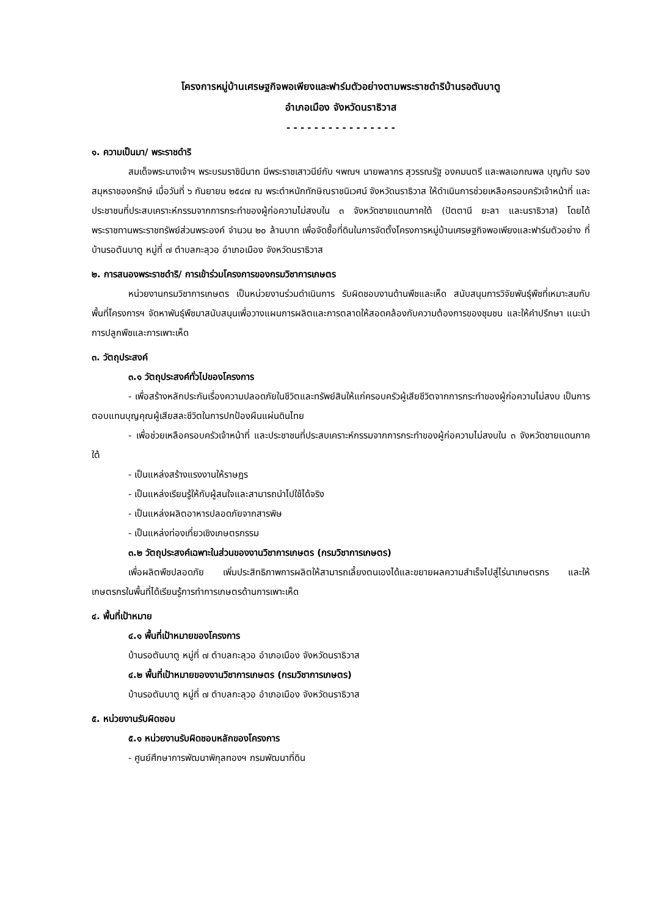โครงการหมู่บ้านเศรษฐกิจพอเพียงและฟาร์มตัวอย่างตามพระราชดำริบ้านรอตันบาตู
อำเภอเมือง จังหวัดนราธิวาส
- - - - - - - - - - - - - - - -
๑. ความเป็นมา/ พระราชดำริ
สมเด็จพระนางเจ้าฯ พระบรมราชินีนาถ มีพระราชเสาวนีย์กับ ฯพณฯ นายพลากร สุวรรณรัฐ องคมนตรี และพลเอกณพล บุญทับ รองสมุหราชองครักษ์ เมื่อวันที่ ๖ กันยายน ๒๕๔๗ ณ พระตำหนักทักษิณราชนิเวศน์ จังหวัดนราธิวาส ให้ดำเนินการช่วยเหลือครอบครัวเจ้าหน้าที่ และประชาชนที่ประสบเคราะห์กรรมจากการกระทำของผู้ก่อความไม่สงบใน ๓ จังหวัดชายแดนภาคใต้ (ปัตตานี ยะลา และนราธิวาส) โดยได้พระราชทานพระราชทรัพย์ส่วนพระองค์ จำนวน ๒๐ ล้านบาท เพื่อจัดซื้อที่ดินในการจัดตั้งโครงการหมู่บ้านเศรษฐกิจพอเพียงและฟาร์มตัวอย่าง ที่บ้านรอตันบาตู หมู่ที่ ๗ ตำบลกะลุวอ อำเภอเมือง จังหวัดนราธิวาส
๒. การสนองพระราชดำริ/ การเข้าร่วมโครงการของกรมวิชาการเกษตร
หน่วยงานกรมวิชาการเกษตร เป็นหน่วยงานร่วมดำเนินการ รับผิดชอบงานด้านพืชและเห็ด สนับสนุนการวิจัยพันธุ์พืชที่เหมาะสมกับพื้นที่โครงการฯ จัดหาพันธุ์พืชมาสนับสนุนเพื่อวางแผนการผลิตและการตลาดให้สอดคล้องกับความต้องการของชุมชน และให้คำปรึกษา แนะนำ การปลูกพืชและการเพาะเห็ด
๓. วัตถุประสงค์
๓.๑ วัตถุประสงค์ทั่วไปของโครงการ
- เพื่อสร้างหลักประกันเรื่องความปลอดภัยในชีวิตและทรัพย์สินให้แก่ครอบครัวผู้เสียชีวิตจากการกระทำของผู้ก่อความไม่สงบ เป็นการตอบแทนบุญคุณผู้เสียสละชีวิตในการปกป้องผืนแผ่นดินไทย
- เพื่อช่วยเหลือครอบครัวเจ้าหน้าที่ และประชาชนที่ประสบเคราะห์กรรมจากการกระทำของผู้ก่อความไม่สงบใน ๓ จังหวัดชายแดนภาคใต้
- เป็นแหล่งสร้างแรงงานให้ราษฎร
- เป็นแหล่งเรียนรู้ให้กับผู้สนใจและสามารถนำไปใช้ได้จริง
- เป็นแหล่งผลิตอาหารปลอดภัยจากสารพิษ
- เป็นแหล่งท่องเที่ยวเชิงเกษตรกรรม
๓.๒ วัตถุประสงค์เฉพาะในส่วนของงานวิชาการเกษตร (กรมวิชาการเกษตร)
เพื่อผลิตพืชปลอดภัย เพิ่มประสิทธิภาพการผลิตให้สามารถเลี้ยงตนเองได้และขยายผลความสำเร็จไปสู่ไร่นาเกษตรกร และให้เกษตรกรในพื้นที่ได้เรียนรู้การทำการเกษตรด้านการเพาะเห็ด
๔. พื้นที่เป้าหมาย
๔.๑ พื้นที่เป้าหมายของโครงการ
บ้านรอตันบาตู หมู่ที่ ๗ ตำบลกะลุวอ อำเภอเมือง จังหวัดนราธิวาส
๔.๒ พื้นที่เป้าหมายของงานวิชาการเกษตร (กรมวิชาการเกษตร)
บ้านรอตันบาตู หมู่ที่ ๗ ตำบลกะลุวอ อำเภอเมือง จังหวัดนราธิวาส
๕. หน่วยงานรับผิดชอบ
๕.๑ หน่วยงานรับผิดชอบหลักของโครงการ
- ศูนย์ศึกษาการพัฒนาพิกุลทองฯ กรมพัฒนาที่ดิน